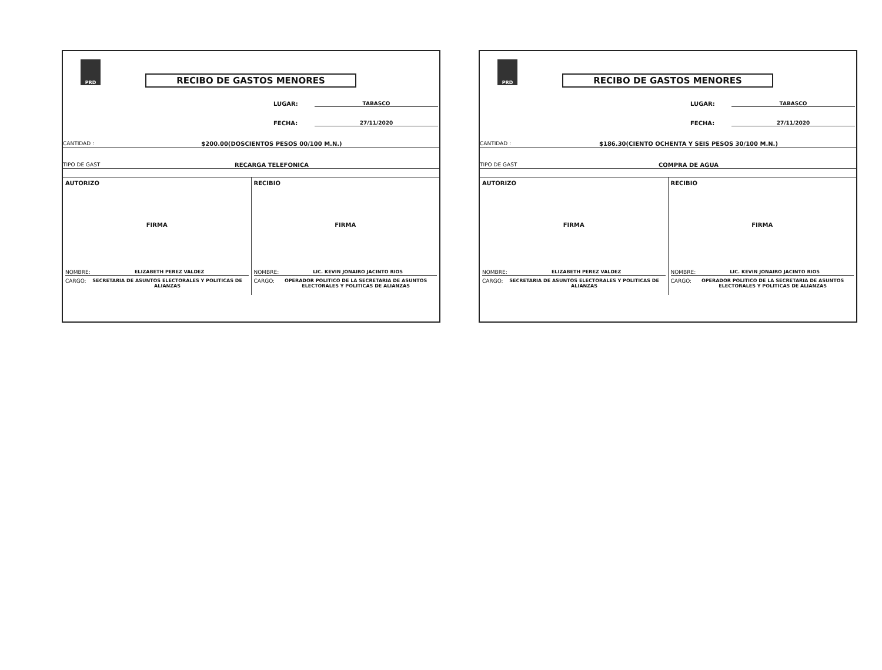PRD
RECIBO DE GASTOS MENORES
LUGAR: TABASCO
FECHA: 27/11/2020
CANTIDAD : $200.00(DOSCIENTOS PESOS 00/100 M.N.)
TIPO DE GAST RECARGA TELEFONICA
AUTORIZO
FIRMA
NOMBRE: ELIZABETH PEREZ VALDEZ
CARGO: SECRETARIA DE ASUNTOS ELECTORALES Y POLITICAS DE ALIANZAS
RECIBIO
FIRMA
NOMBRE: LIC. KEVIN JONAIRO JACINTO RIOS
CARGO: OPERADOR POLITICO DE LA SECRETARIA DE ASUNTOS ELECTORALES Y POLITICAS DE ALIANZAS
PRD
RECIBO DE GASTOS MENORES
LUGAR: TABASCO
FECHA: 27/11/2020
CANTIDAD : $186.30(CIENTO OCHENTA Y SEIS PESOS 30/100 M.N.)
TIPO DE GAST COMPRA DE AGUA
AUTORIZO
FIRMA
NOMBRE: ELIZABETH PEREZ VALDEZ
CARGO: SECRETARIA DE ASUNTOS ELECTORALES Y POLITICAS DE ALIANZAS
RECIBIO
FIRMA
NOMBRE: LIC. KEVIN JONAIRO JACINTO RIOS
CARGO: OPERADOR POLITICO DE LA SECRETARIA DE ASUNTOS ELECTORALES Y POLITICAS DE ALIANZAS